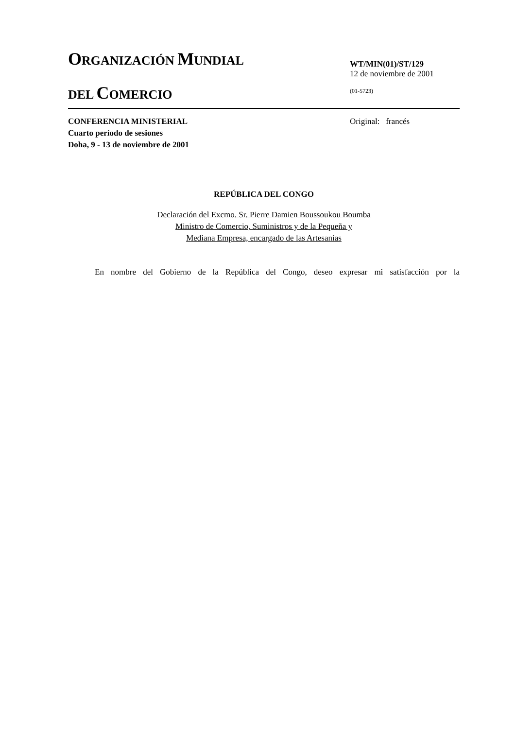ORGANIZACIÓN MUNDIAL
DEL COMERCIO
WT/MIN(01)/ST/129
12 de noviembre de 2001
(01-5723)
CONFERENCIA MINISTERIAL
Cuarto período de sesiones
Doha, 9 - 13 de noviembre de 2001
Original: francés
REPÚBLICA DEL CONGO
Declaración del Excmo. Sr. Pierre Damien Boussoukou Boumba
Ministro de Comercio, Suministros y de la Pequeña y
Mediana Empresa, encargado de las Artesanías
En nombre del Gobierno de la República del Congo, deseo expresar mi satisfacción por la